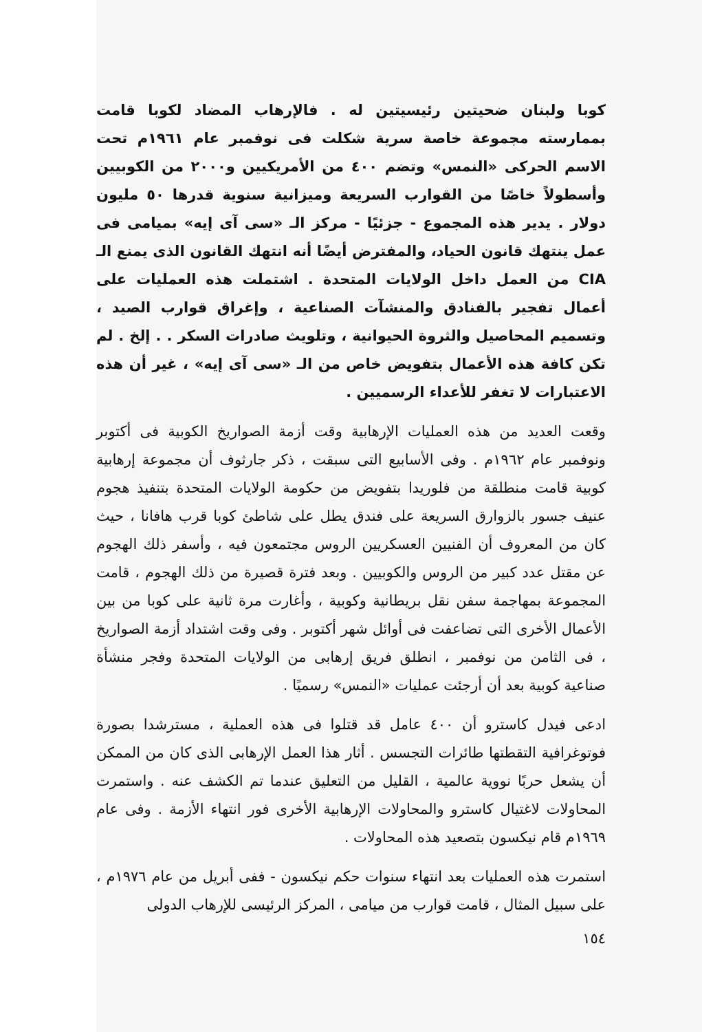كوبا ولبنان ضحيتين رئيسيتين له . فالإرهاب المضاد لكوبا قامت بممارسته مجموعة خاصة سرية شكلت فى نوفمبر عام ١٩٦١م تحت الاسم الحركى «النمس» وتضم ٤٠٠ من الأمريكيين و٢٠٠٠ من الكوبيين وأسطولاً خاصًا من القوارب السريعة وميزانية سنوية قدرها ٥٠ مليون دولار . يدير هذه المجموع - جزئيًا - مركز الـ «سى آى إيه» بميامى فى عمل ينتهك قانون الحياد، والمفترض أيضًا أنه انتهك القانون الذى يمنع الـ CIA من العمل داخل الولايات المتحدة . اشتملت هذه العمليات على أعمال تفجير بالفنادق والمنشآت الصناعية ، وإغراق قوارب الصيد ، وتسميم المحاصيل والثروة الحيوانية ، وتلويث صادرات السكر . . إلخ . لم تكن كافة هذه الأعمال بتفويض خاص من الـ «سى آى إيه» ، غير أن هذه الاعتبارات لا تغفر للأعداء الرسميين .
وقعت العديد من هذه العمليات الإرهابية وقت أزمة الصواريخ الكوبية فى أكتوبر ونوفمبر عام ١٩٦٢م . وفى الأسابيع التى سبقت ، ذكر جارثوف أن مجموعة إرهابية كوبية قامت منطلقة من فلوريدا بتفويض من حكومة الولايات المتحدة بتنفيذ هجوم عنيف جسور بالزوارق السريعة على فندق يطل على شاطئ كوبا قرب هافانا ، حيث كان من المعروف أن الفنيين العسكريين الروس مجتمعون فيه ، وأسفر ذلك الهجوم عن مقتل عدد كبير من الروس والكوبيين . وبعد فترة قصيرة من ذلك الهجوم ، قامت المجموعة بمهاجمة سفن نقل بريطانية وكوبية ، وأغارت مرة ثانية على كوبا من بين الأعمال الأخرى التى تضاعفت فى أوائل شهر أكتوبر . وفى وقت اشتداد أزمة الصواريخ ، فى الثامن من نوفمبر ، انطلق فريق إرهابى من الولايات المتحدة وفجر منشأة صناعية كوبية بعد أن أرجئت عمليات «النمس» رسميًا .
ادعى فيدل كاسترو أن ٤٠٠ عامل قد قتلوا فى هذه العملية ، مسترشدا بصورة فوتوغرافية التقطتها طائرات التجسس . أثار هذا العمل الإرهابى الذى كان من الممكن أن يشعل حربًا نووية عالمية ، القليل من التعليق عندما تم الكشف عنه . واستمرت المحاولات لاغتيال كاسترو والمحاولات الإرهابية الأخرى فور انتهاء الأزمة . وفى عام ١٩٦٩م قام نيكسون بتصعيد هذه المحاولات .
استمرت هذه العمليات بعد انتهاء سنوات حكم نيكسون - ففى أبريل من عام ١٩٧٦م ، على سبيل المثال ، قامت قوارب من ميامى ، المركز الرئيسى للإرهاب الدولى
١٥٤